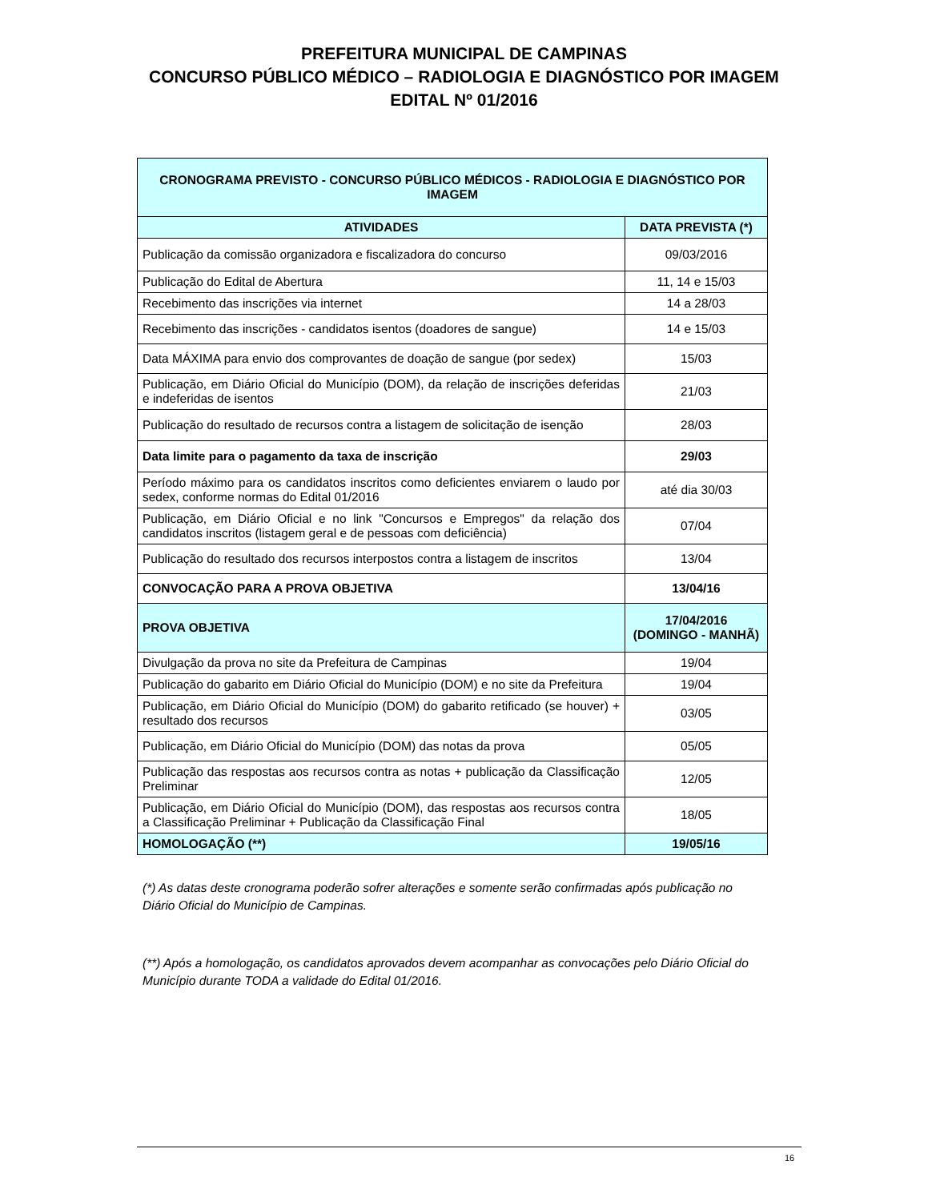PREFEITURA MUNICIPAL DE CAMPINAS
CONCURSO PÚBLICO MÉDICO – RADIOLOGIA E DIAGNÓSTICO POR IMAGEM
EDITAL Nº 01/2016
| CRONOGRAMA PREVISTO - CONCURSO PÚBLICO MÉDICOS - RADIOLOGIA E DIAGNÓSTICO POR IMAGEM | |
| --- | --- |
| ATIVIDADES | DATA PREVISTA (*) |
| Publicação da comissão organizadora e fiscalizadora do concurso | 09/03/2016 |
| Publicação do Edital de Abertura | 11, 14 e 15/03 |
| Recebimento das inscrições via internet | 14 a 28/03 |
| Recebimento das inscrições - candidatos isentos (doadores de sangue) | 14 e 15/03 |
| Data MÁXIMA para envio dos comprovantes de doação de sangue (por sedex) | 15/03 |
| Publicação, em Diário Oficial do Município (DOM), da relação de inscrições deferidas e indeferidas de isentos | 21/03 |
| Publicação do resultado de recursos contra a listagem de solicitação de isenção | 28/03 |
| Data limite para o pagamento da taxa de inscrição | 29/03 |
| Período máximo para os candidatos inscritos como deficientes enviarem o laudo por sedex, conforme normas do Edital 01/2016 | até dia 30/03 |
| Publicação, em Diário Oficial e no link "Concursos e Empregos" da relação dos candidatos inscritos (listagem geral e de pessoas com deficiência) | 07/04 |
| Publicação do resultado dos recursos interpostos contra a listagem de inscritos | 13/04 |
| CONVOCAÇÃO PARA A PROVA OBJETIVA | 13/04/16 |
| PROVA OBJETIVA | 17/04/2016 (DOMINGO - MANHÃ) |
| Divulgação da prova no site da Prefeitura de Campinas | 19/04 |
| Publicação do gabarito em Diário Oficial do Município (DOM) e no site da Prefeitura | 19/04 |
| Publicação, em Diário Oficial do Município (DOM) do gabarito retificado (se houver) + resultado dos recursos | 03/05 |
| Publicação, em Diário Oficial do Município (DOM) das notas da prova | 05/05 |
| Publicação das respostas aos recursos contra as notas + publicação da Classificação Preliminar | 12/05 |
| Publicação, em Diário Oficial do Município (DOM), das respostas aos recursos contra a Classificação Preliminar + Publicação da Classificação Final | 18/05 |
| HOMOLOGAÇÃO (**) | 19/05/16 |
(*) As datas deste cronograma poderão sofrer alterações e somente serão confirmadas após publicação no Diário Oficial do Município de Campinas.
(**) Após a homologação, os candidatos aprovados devem acompanhar as convocações pelo Diário Oficial do Município durante TODA a validade do Edital 01/2016.
16